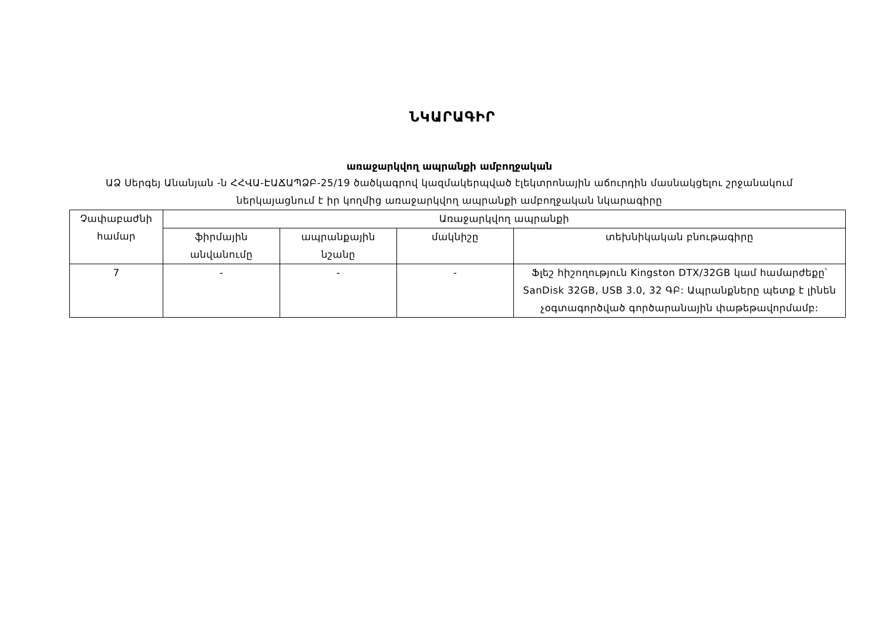ՆԿԱՐԱԳԻՐ
առաջարկվող ապրանքի ամբողջական
ԱՁ Սերգեյ Անանյան -ն ՀՀՎԱ-ԷԱՃԱՊՁԲ-25/19 ծածկագրով կազմակերպված էլեկտրոնային աճուրդին մասնակցելու շրջանակում ներկայացնում է իր կողմից առաջարկվող ապրանքի ամբողջական նկարագիրը
| Չափաբաժնի համար | Առաջարկվող ապրանքի | | | |
| --- | --- | --- | --- | --- |
| | ֆիրմային անվանումը | ապրանքային նշանը | մակնիշը | տեխնիկական բնութագիրը |
| 7 | - | - | - | Ֆլեշ հիշողություն Kingston DTX/32GB կամ համարժեքը՝ SanDisk 32GB, USB 3.0, 32 ԳԲ: Ապրանքները պետք է լինեն չօգտագործված գործարանային փաթեթավորմամբ: |